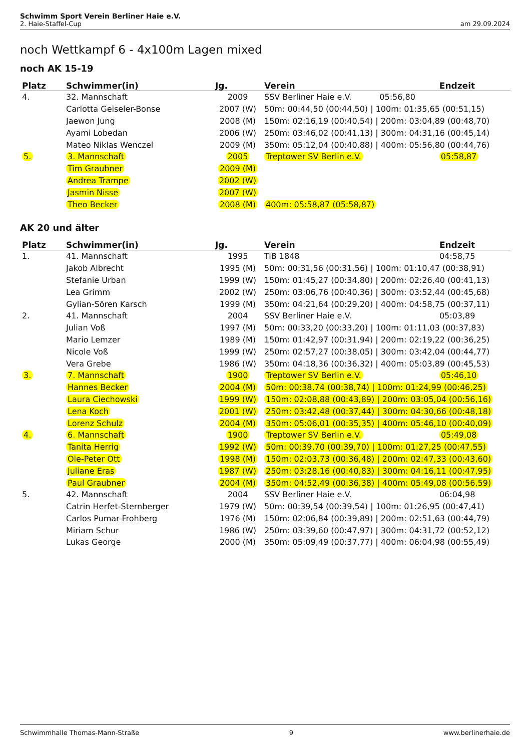Schwimm Sport Verein Berliner Haie e.V.
2. Haie-Staffel-Cup am 29.09.2024
noch Wettkampf 6 - 4x100m Lagen mixed
noch AK 15-19
| Platz | Schwimmer(in) | Jg. | Verein | Endzeit |
| --- | --- | --- | --- | --- |
| 4. | 32. Mannschaft | 2009 | SSV Berliner Haie e.V. 05:56,80 | |
| | Carlotta Geiseler-Bonse | 2007 (W) | 50m: 00:44,50 (00:44,50) / 100m: 01:35,65 (00:51,15) | |
| | Jaewon Jung | 2008 (M) | 150m: 02:16,19 (00:40,54) / 200m: 03:04,89 (00:48,70) | |
| | Ayami Lobedan | 2006 (W) | 250m: 03:46,02 (00:41,13) / 300m: 04:31,16 (00:45,14) | |
| | Mateo Niklas Wenczel | 2009 (M) | 350m: 05:12,04 (00:40,88) / 400m: 05:56,80 (00:44,76) | |
| 5. | 3. Mannschaft | 2005 | Treptower SV Berlin e.V. | 05:58,87 |
| | Tim Graubner | 2009 (M) | | |
| | Andrea Trampe | 2002 (W) | | |
| | Jasmin Nisse | 2007 (W) | | |
| | Theo Becker | 2008 (M) | 400m: 05:58,87 (05:58,87) | |
AK 20 und älter
| Platz | Schwimmer(in) | Jg. | Verein | Endzeit |
| --- | --- | --- | --- | --- |
| 1. | 41. Mannschaft | 1995 | TiB 1848 | 04:58,75 |
| | Jakob Albrecht | 1995 (M) | 50m: 00:31,56 (00:31,56) / 100m: 01:10,47 (00:38,91) | |
| | Stefanie Urban | 1999 (W) | 150m: 01:45,27 (00:34,80) / 200m: 02:26,40 (00:41,13) | |
| | Lea Grimm | 2002 (W) | 250m: 03:06,76 (00:40,36) / 300m: 03:52,44 (00:45,68) | |
| | Gylian-Sören Karsch | 1999 (M) | 350m: 04:21,64 (00:29,20) / 400m: 04:58,75 (00:37,11) | |
| 2. | 41. Mannschaft | 2004 | SSV Berliner Haie e.V. | 05:03,89 |
| | Julian Voß | 1997 (M) | 50m: 00:33,20 (00:33,20) / 100m: 01:11,03 (00:37,83) | |
| | Mario Lemzer | 1989 (M) | 150m: 01:42,97 (00:31,94) / 200m: 02:19,22 (00:36,25) | |
| | Nicole Voß | 1999 (W) | 250m: 02:57,27 (00:38,05) / 300m: 03:42,04 (00:44,77) | |
| | Vera Grebe | 1986 (W) | 350m: 04:18,36 (00:36,32) / 400m: 05:03,89 (00:45,53) | |
| 3. | 7. Mannschaft | 1900 | Treptower SV Berlin e.V. | 05:46,10 |
| | Hannes Becker | 2004 (M) | 50m: 00:38,74 (00:38,74) / 100m: 01:24,99 (00:46,25) | |
| | Laura Ciechowski | 1999 (W) | 150m: 02:08,88 (00:43,89) / 200m: 03:05,04 (00:56,16) | |
| | Lena Koch | 2001 (W) | 250m: 03:42,48 (00:37,44) / 300m: 04:30,66 (00:48,18) | |
| | Lorenz Schulz | 2004 (M) | 350m: 05:06,01 (00:35,35) / 400m: 05:46,10 (00:40,09) | |
| 4. | 6. Mannschaft | 1900 | Treptower SV Berlin e.V. | 05:49,08 |
| | Tanita Herrig | 1992 (W) | 50m: 00:39,70 (00:39,70) / 100m: 01:27,25 (00:47,55) | |
| | Ole-Peter Ott | 1998 (M) | 150m: 02:03,73 (00:36,48) / 200m: 02:47,33 (00:43,60) | |
| | Juliane Eras | 1987 (W) | 250m: 03:28,16 (00:40,83) / 300m: 04:16,11 (00:47,95) | |
| | Paul Graubner | 2004 (M) | 350m: 04:52,49 (00:36,38) / 400m: 05:49,08 (00:56,59) | |
| 5. | 42. Mannschaft | 2004 | SSV Berliner Haie e.V. | 06:04,98 |
| | Catrin Herfet-Sternberger | 1979 (W) | 50m: 00:39,54 (00:39,54) / 100m: 01:26,95 (00:47,41) | |
| | Carlos Pumar-Frohberg | 1976 (M) | 150m: 02:06,84 (00:39,89) / 200m: 02:51,63 (00:44,79) | |
| | Miriam Schur | 1986 (W) | 250m: 03:39,60 (00:47,97) / 300m: 04:31,72 (00:52,12) | |
| | Lukas George | 2000 (M) | 350m: 05:09,49 (00:37,77) / 400m: 06:04,98 (00:55,49) | |
Schwimmhalle Thomas-Mann-Straße 9 www.berlinerhaie.de